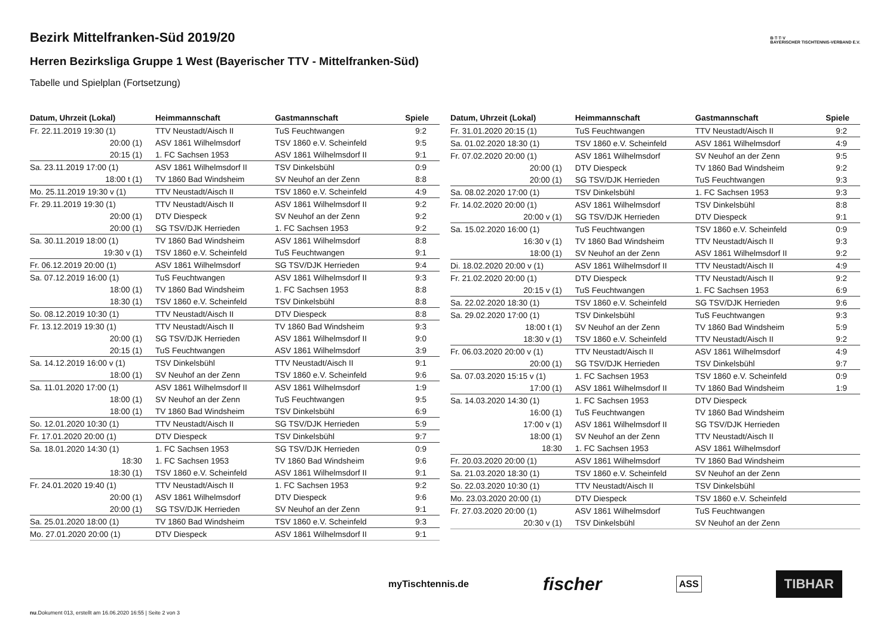B·T·T·V
BAYERISCHER TISCHTENNIS-VERBAND E.V.
Bezirk Mittelfranken-Süd 2019/20
Herren Bezirksliga Gruppe 1 West (Bayerischer TTV - Mittelfranken-Süd)
Tabelle und Spielplan (Fortsetzung)
| Datum, Uhrzeit (Lokal) | Heimmannschaft | Gastmannschaft | Spiele |
| --- | --- | --- | --- |
| Fr. 22.11.2019 19:30 (1) | TTV Neustadt/Aisch II | TuS Feuchtwangen | 9:2 |
| 20:00 (1) | ASV 1861 Wilhelmsdorf | TSV 1860 e.V. Scheinfeld | 9:5 |
| 20:15 (1) | 1. FC Sachsen 1953 | ASV 1861 Wilhelmsdorf II | 9:1 |
| Sa. 23.11.2019 17:00 (1) | ASV 1861 Wilhelmsdorf II | TSV Dinkelsbühl | 0:9 |
| 18:00 t (1) | TV 1860 Bad Windsheim | SV Neuhof an der Zenn | 8:8 |
| Mo. 25.11.2019 19:30 v (1) | TTV Neustadt/Aisch II | TSV 1860 e.V. Scheinfeld | 4:9 |
| Fr. 29.11.2019 19:30 (1) | TTV Neustadt/Aisch II | ASV 1861 Wilhelmsdorf II | 9:2 |
| 20:00 (1) | DTV Diespeck | SV Neuhof an der Zenn | 9:2 |
| 20:00 (1) | SG TSV/DJK Herrieden | 1. FC Sachsen 1953 | 9:2 |
| Sa. 30.11.2019 18:00 (1) | TV 1860 Bad Windsheim | ASV 1861 Wilhelmsdorf | 8:8 |
| 19:30 v (1) | TSV 1860 e.V. Scheinfeld | TuS Feuchtwangen | 9:1 |
| Fr. 06.12.2019 20:00 (1) | ASV 1861 Wilhelmsdorf | SG TSV/DJK Herrieden | 9:4 |
| Sa. 07.12.2019 16:00 (1) | TuS Feuchtwangen | ASV 1861 Wilhelmsdorf II | 9:3 |
| 18:00 (1) | TV 1860 Bad Windsheim | 1. FC Sachsen 1953 | 8:8 |
| 18:30 (1) | TSV 1860 e.V. Scheinfeld | TSV Dinkelsbühl | 8:8 |
| So. 08.12.2019 10:30 (1) | TTV Neustadt/Aisch II | DTV Diespeck | 8:8 |
| Fr. 13.12.2019 19:30 (1) | TTV Neustadt/Aisch II | TV 1860 Bad Windsheim | 9:3 |
| 20:00 (1) | SG TSV/DJK Herrieden | ASV 1861 Wilhelmsdorf II | 9:0 |
| 20:15 (1) | TuS Feuchtwangen | ASV 1861 Wilhelmsdorf | 3:9 |
| Sa. 14.12.2019 16:00 v (1) | TSV Dinkelsbühl | TTV Neustadt/Aisch II | 9:1 |
| 18:00 (1) | SV Neuhof an der Zenn | TSV 1860 e.V. Scheinfeld | 9:6 |
| Sa. 11.01.2020 17:00 (1) | ASV 1861 Wilhelmsdorf II | ASV 1861 Wilhelmsdorf | 1:9 |
| 18:00 (1) | SV Neuhof an der Zenn | TuS Feuchtwangen | 9:5 |
| 18:00 (1) | TV 1860 Bad Windsheim | TSV Dinkelsbühl | 6:9 |
| So. 12.01.2020 10:30 (1) | TTV Neustadt/Aisch II | SG TSV/DJK Herrieden | 5:9 |
| Fr. 17.01.2020 20:00 (1) | DTV Diespeck | TSV Dinkelsbühl | 9:7 |
| Sa. 18.01.2020 14:30 (1) | 1. FC Sachsen 1953 | SG TSV/DJK Herrieden | 0:9 |
| 18:30 | 1. FC Sachsen 1953 | TV 1860 Bad Windsheim | 9:6 |
| 18:30 (1) | TSV 1860 e.V. Scheinfeld | ASV 1861 Wilhelmsdorf II | 9:1 |
| Fr. 24.01.2020 19:40 (1) | TTV Neustadt/Aisch II | 1. FC Sachsen 1953 | 9:2 |
| 20:00 (1) | ASV 1861 Wilhelmsdorf | DTV Diespeck | 9:6 |
| 20:00 (1) | SG TSV/DJK Herrieden | SV Neuhof an der Zenn | 9:1 |
| Sa. 25.01.2020 18:00 (1) | TV 1860 Bad Windsheim | TSV 1860 e.V. Scheinfeld | 9:3 |
| Mo. 27.01.2020 20:00 (1) | DTV Diespeck | ASV 1861 Wilhelmsdorf II | 9:1 |
| Datum, Uhrzeit (Lokal) | Heimmannschaft | Gastmannschaft | Spiele |
| --- | --- | --- | --- |
| Fr. 31.01.2020 20:15 (1) | TuS Feuchtwangen | TTV Neustadt/Aisch II | 9:2 |
| Sa. 01.02.2020 18:30 (1) | TSV 1860 e.V. Scheinfeld | ASV 1861 Wilhelmsdorf | 4:9 |
| Fr. 07.02.2020 20:00 (1) | ASV 1861 Wilhelmsdorf | SV Neuhof an der Zenn | 9:5 |
| 20:00 (1) | DTV Diespeck | TV 1860 Bad Windsheim | 9:2 |
| 20:00 (1) | SG TSV/DJK Herrieden | TuS Feuchtwangen | 9:3 |
| Sa. 08.02.2020 17:00 (1) | TSV Dinkelsbühl | 1. FC Sachsen 1953 | 9:3 |
| Fr. 14.02.2020 20:00 (1) | ASV 1861 Wilhelmsdorf | TSV Dinkelsbühl | 8:8 |
| 20:00 v (1) | SG TSV/DJK Herrieden | DTV Diespeck | 9:1 |
| Sa. 15.02.2020 16:00 (1) | TuS Feuchtwangen | TSV 1860 e.V. Scheinfeld | 0:9 |
| 16:30 v (1) | TV 1860 Bad Windsheim | TTV Neustadt/Aisch II | 9:3 |
| 18:00 (1) | SV Neuhof an der Zenn | ASV 1861 Wilhelmsdorf II | 9:2 |
| Di. 18.02.2020 20:00 v (1) | ASV 1861 Wilhelmsdorf II | TTV Neustadt/Aisch II | 4:9 |
| Fr. 21.02.2020 20:00 (1) | DTV Diespeck | TTV Neustadt/Aisch II | 9:2 |
| 20:15 v (1) | TuS Feuchtwangen | 1. FC Sachsen 1953 | 6:9 |
| Sa. 22.02.2020 18:30 (1) | TSV 1860 e.V. Scheinfeld | SG TSV/DJK Herrieden | 9:6 |
| Sa. 29.02.2020 17:00 (1) | TSV Dinkelsbühl | TuS Feuchtwangen | 9:3 |
| 18:00 t (1) | SV Neuhof an der Zenn | TV 1860 Bad Windsheim | 5:9 |
| 18:30 v (1) | TSV 1860 e.V. Scheinfeld | TTV Neustadt/Aisch II | 9:2 |
| Fr. 06.03.2020 20:00 v (1) | TTV Neustadt/Aisch II | ASV 1861 Wilhelmsdorf | 4:9 |
| 20:00 (1) | SG TSV/DJK Herrieden | TSV Dinkelsbühl | 9:7 |
| Sa. 07.03.2020 15:15 v (1) | 1. FC Sachsen 1953 | TSV 1860 e.V. Scheinfeld | 0:9 |
| 17:00 (1) | ASV 1861 Wilhelmsdorf II | TV 1860 Bad Windsheim | 1:9 |
| Sa. 14.03.2020 14:30 (1) | 1. FC Sachsen 1953 | DTV Diespeck | |
| 16:00 (1) | TuS Feuchtwangen | TV 1860 Bad Windsheim | |
| 17:00 v (1) | ASV 1861 Wilhelmsdorf II | SG TSV/DJK Herrieden | |
| 18:00 (1) | SV Neuhof an der Zenn | TTV Neustadt/Aisch II | |
| 18:30 | 1. FC Sachsen 1953 | ASV 1861 Wilhelmsdorf | |
| Fr. 20.03.2020 20:00 (1) | ASV 1861 Wilhelmsdorf | TV 1860 Bad Windsheim | |
| Sa. 21.03.2020 18:30 (1) | TSV 1860 e.V. Scheinfeld | SV Neuhof an der Zenn | |
| So. 22.03.2020 10:30 (1) | TTV Neustadt/Aisch II | TSV Dinkelsbühl | |
| Mo. 23.03.2020 20:00 (1) | DTV Diespeck | TSV 1860 e.V. Scheinfeld | |
| Fr. 27.03.2020 20:00 (1) | ASV 1861 Wilhelmsdorf | TuS Feuchtwangen | |
| 20:30 v (1) | TSV Dinkelsbühl | SV Neuhof an der Zenn | |
myTischtennis.de fischer ASS TIBHAR
nu.Dokument 013, erstellt am 16.06.2020 16:55 | Seite 2 von 3